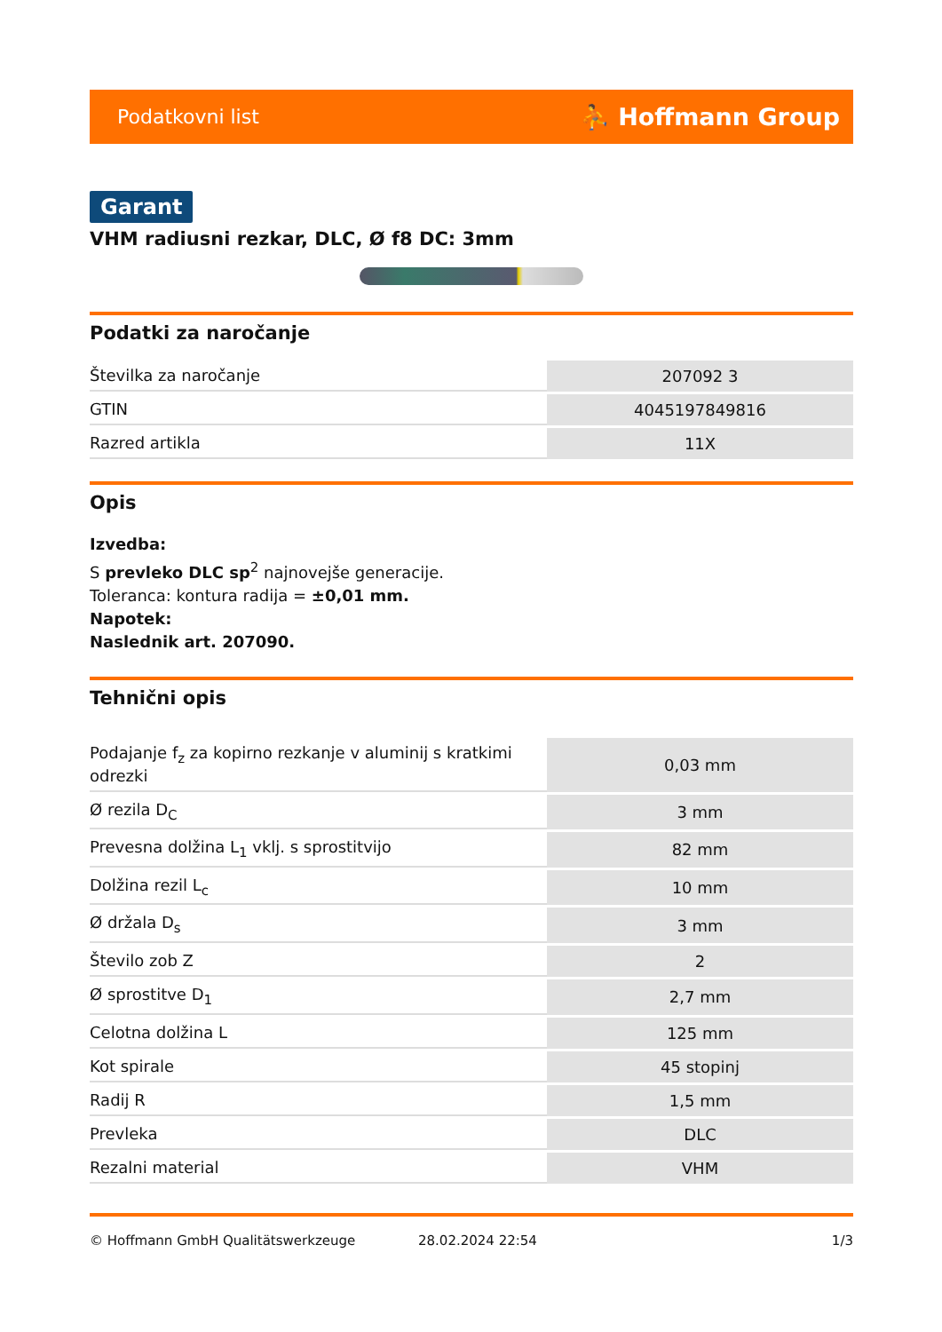Podatkovni list ⛹ Hoffmann Group
Garant
VHM radiusni rezkar, DLC, Ø f8 DC: 3mm
Podatki za naročanje
| Številka za naročanje | 207092 3 |
| GTIN | 4045197849816 |
| Razred artikla | 11X |
Opis
Izvedba:
S prevleko DLC sp<sup>2</sup> najnovejše generacije.
Toleranca: kontura radija = ±0,01 mm.
Napotek:
Naslednik art. 207090.
Tehnični opis
| Podajanje f<sub>z</sub> za kopirno rezkanje v aluminij s kratkimi odrezki | 0,03 mm |
| Ø rezila D<sub>C</sub> | 3 mm |
| Prevesna dolžina L<sub>1</sub> vklj. s sprostitvijo | 82 mm |
| Dolžina rezil L<sub>c</sub> | 10 mm |
| Ø držala D<sub>s</sub> | 3 mm |
| Število zob Z | 2 |
| Ø sprostitve D<sub>1</sub> | 2,7 mm |
| Celotna dolžina L | 125 mm |
| Kot spirale | 45 stopinj |
| Radij R | 1,5 mm |
| Prevleka | DLC |
| Rezalni material | VHM |
© Hoffmann GmbH Qualitätswerkzeuge 28.02.2024 22:54 1/3